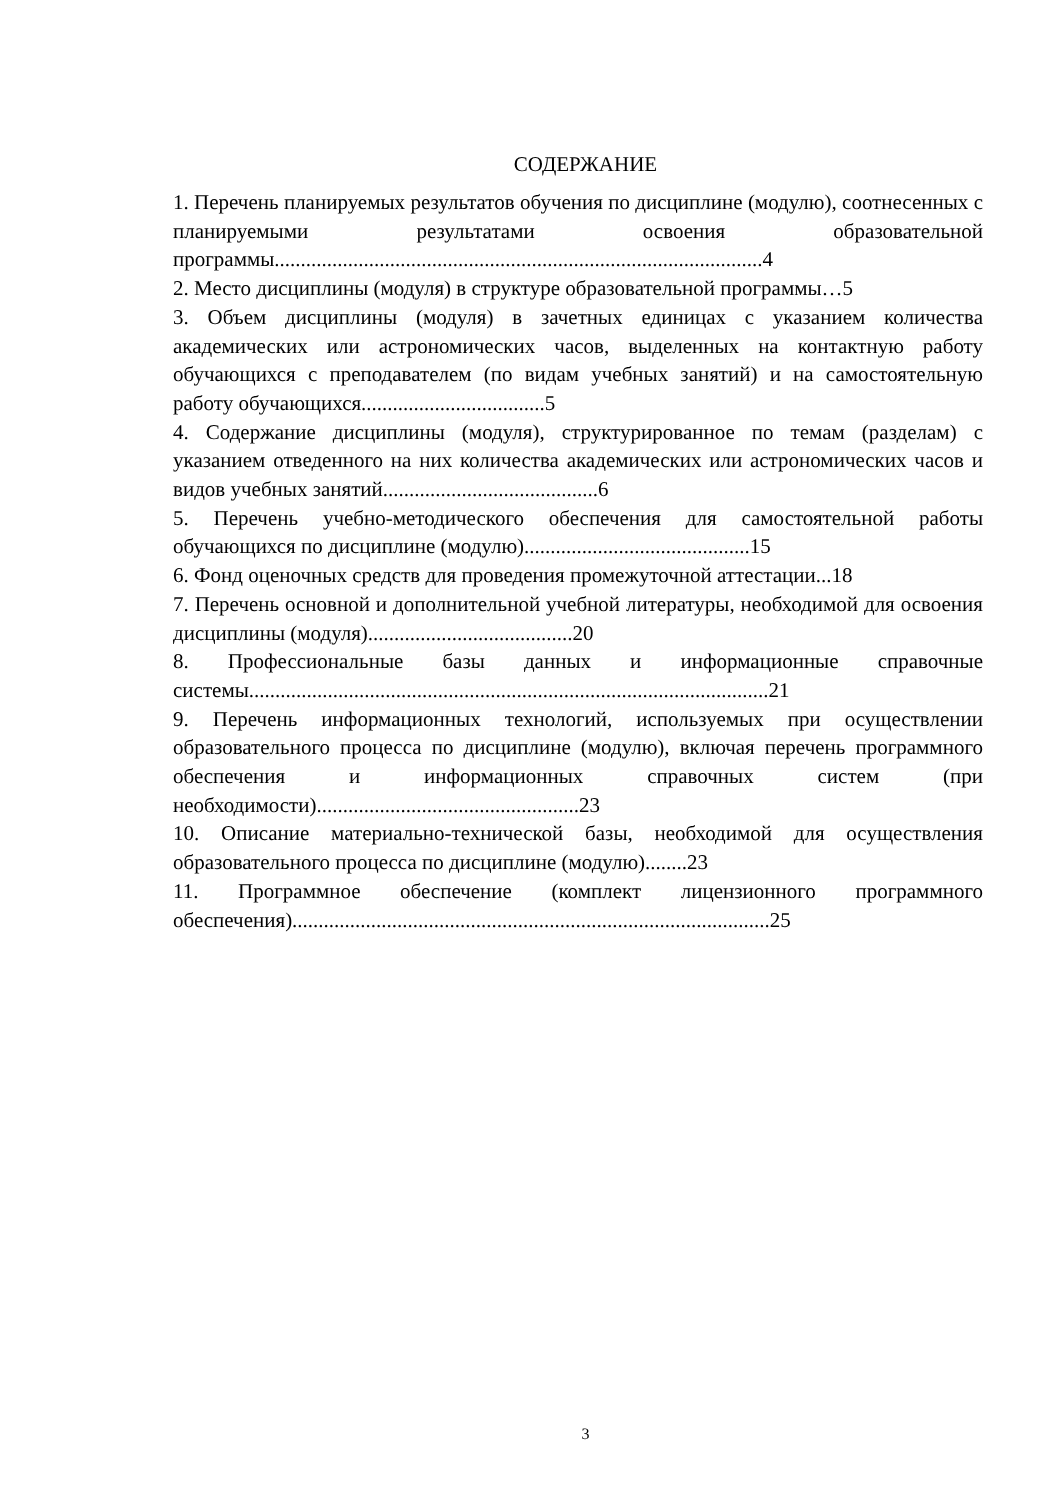СОДЕРЖАНИЕ
1. Перечень планируемых результатов обучения по дисциплине (модулю), соотнесенных с планируемыми результатами освоения образовательной программы.............................................................................................4
2. Место дисциплины (модуля) в структуре образовательной программы…5
3. Объем дисциплины (модуля) в зачетных единицах с указанием количества академических или астрономических часов, выделенных на контактную работу обучающихся с преподавателем (по видам учебных занятий) и на самостоятельную работу обучающихся...................................5
4. Содержание дисциплины (модуля), структурированное по темам (разделам) с указанием отведенного на них количества академических или астрономических часов и видов учебных занятий.........................................6
5. Перечень учебно-методического обеспечения для самостоятельной работы обучающихся по дисциплине (модулю)...........................................15
6. Фонд оценочных средств для проведения промежуточной аттестации...18
7. Перечень основной и дополнительной учебной литературы, необходимой для освоения дисциплины (модуля).......................................20
8. Профессиональные базы данных и информационные справочные системы...................................................................................................21
9. Перечень информационных технологий, используемых при осуществлении образовательного процесса по дисциплине (модулю), включая перечень программного обеспечения и информационных справочных систем (при необходимости)..................................................23
10. Описание материально-технической базы, необходимой для осуществления образовательного процесса по дисциплине (модулю)........23
11. Программное обеспечение (комплект лицензионного программного обеспечения)...........................................................................................25
3